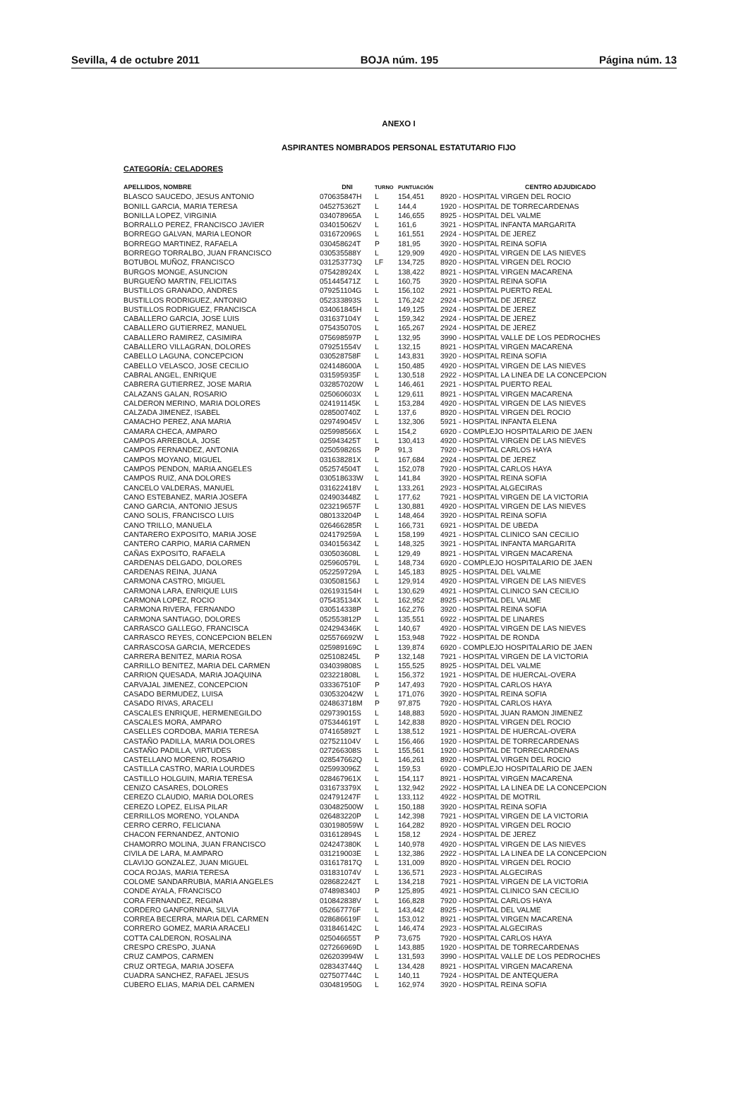Sevilla, 4 de octubre 2011 BOJA núm. 195 Página núm. 13
ANEXO I
ASPIRANTES NOMBRADOS PERSONAL ESTATUTARIO FIJO
CATEGORÍA: CELADORES
| APELLIDOS, NOMBRE | DNI | TURNO | PUNTUACIÓN | CENTRO ADJUDICADO |
| --- | --- | --- | --- | --- |
| BLASCO SAUCEDO, JESUS ANTONIO | 070635847H | L | 154,451 | 8920 - HOSPITAL VIRGEN DEL ROCIO |
| BONILL GARCIA, MARIA TERESA | 045275362T | L | 144,4 | 1920 - HOSPITAL DE TORRECARDENAS |
| BONILLA LOPEZ, VIRGINIA | 034078965A | L | 146,655 | 8925 - HOSPITAL DEL VALME |
| BORRALLO PEREZ, FRANCISCO JAVIER | 034015062V | L | 161,6 | 3921 - HOSPITAL INFANTA MARGARITA |
| BORREGO GALVAN, MARIA LEONOR | 031672096S | L | 161,551 | 2924 - HOSPITAL DE JEREZ |
| BORREGO MARTINEZ, RAFAELA | 030458624T | P | 181,95 | 3920 - HOSPITAL REINA SOFIA |
| BORREGO TORRALBO, JUAN FRANCISCO | 030535588Y | L | 129,909 | 4920 - HOSPITAL VIRGEN DE LAS NIEVES |
| BOTUBOL MUÑOZ, FRANCISCO | 031253773Q | LF | 134,725 | 8920 - HOSPITAL VIRGEN DEL ROCIO |
| BURGOS MONGE, ASUNCION | 075428924X | L | 138,422 | 8921 - HOSPITAL VIRGEN MACARENA |
| BURGUEÑO MARTIN, FELICITAS | 051445471Z | L | 160,75 | 3920 - HOSPITAL REINA SOFIA |
| BUSTILLOS GRANADO, ANDRES | 079251104G | L | 156,102 | 2921 - HOSPITAL PUERTO REAL |
| BUSTILLOS RODRIGUEZ, ANTONIO | 052333893S | L | 176,242 | 2924 - HOSPITAL DE JEREZ |
| BUSTILLOS RODRIGUEZ, FRANCISCA | 034061845H | L | 149,125 | 2924 - HOSPITAL DE JEREZ |
| CABALLERO GARCIA, JOSE LUIS | 031637104Y | L | 159,342 | 2924 - HOSPITAL DE JEREZ |
| CABALLERO GUTIERREZ, MANUEL | 075435070S | L | 165,267 | 2924 - HOSPITAL DE JEREZ |
| CABALLERO RAMIREZ, CASIMIRA | 075698597P | L | 132,95 | 3990 - HOSPITAL VALLE DE LOS PEDROCHES |
| CABALLERO VILLAGRAN, DOLORES | 079251554V | L | 132,15 | 8921 - HOSPITAL VIRGEN MACARENA |
| CABELLO LAGUNA, CONCEPCION | 030528758F | L | 143,831 | 3920 - HOSPITAL REINA SOFIA |
| CABELLO VELASCO, JOSE CECILIO | 024148600A | L | 150,485 | 4920 - HOSPITAL VIRGEN DE LAS NIEVES |
| CABRAL ANGEL, ENRIQUE | 031595935F | L | 130,518 | 2922 - HOSPITAL LA LINEA DE LA CONCEPCION |
| CABRERA GUTIERREZ, JOSE MARIA | 032857020W | L | 146,461 | 2921 - HOSPITAL PUERTO REAL |
| CALAZANS GALAN, ROSARIO | 025060603X | L | 129,611 | 8921 - HOSPITAL VIRGEN MACARENA |
| CALDERON MERINO, MARIA DOLORES | 024191145K | L | 153,284 | 4920 - HOSPITAL VIRGEN DE LAS NIEVES |
| CALZADA JIMENEZ, ISABEL | 028500740Z | L | 137,6 | 8920 - HOSPITAL VIRGEN DEL ROCIO |
| CAMACHO PEREZ, ANA MARIA | 029749045V | L | 132,306 | 5921 - HOSPITAL INFANTA ELENA |
| CAMARA CHECA, AMPARO | 025998566X | L | 154,2 | 6920 - COMPLEJO HOSPITALARIO DE JAEN |
| CAMPOS ARREBOLA, JOSE | 025943425T | L | 130,413 | 4920 - HOSPITAL VIRGEN DE LAS NIEVES |
| CAMPOS FERNANDEZ, ANTONIA | 025059826S | P | 91,3 | 7920 - HOSPITAL CARLOS HAYA |
| CAMPOS MOYANO, MIGUEL | 031638281X | L | 167,684 | 2924 - HOSPITAL DE JEREZ |
| CAMPOS PENDON, MARIA ANGELES | 052574504T | L | 152,078 | 7920 - HOSPITAL CARLOS HAYA |
| CAMPOS RUIZ, ANA DOLORES | 030518633W | L | 141,84 | 3920 - HOSPITAL REINA SOFIA |
| CANCELO VALDERAS, MANUEL | 031622418V | L | 133,261 | 2923 - HOSPITAL ALGECIRAS |
| CANO ESTEBANEZ, MARIA JOSEFA | 024903448Z | L | 177,62 | 7921 - HOSPITAL VIRGEN DE LA VICTORIA |
| CANO GARCIA, ANTONIO JESUS | 023219657F | L | 130,881 | 4920 - HOSPITAL VIRGEN DE LAS NIEVES |
| CANO SOLIS, FRANCISCO LUIS | 080133204P | L | 148,464 | 3920 - HOSPITAL REINA SOFIA |
| CANO TRILLO, MANUELA | 026466285R | L | 166,731 | 6921 - HOSPITAL DE UBEDA |
| CANTARERO EXPOSITO, MARIA JOSE | 024179259A | L | 158,199 | 4921 - HOSPITAL CLINICO SAN CECILIO |
| CANTERO CARPIO, MARIA CARMEN | 034015634Z | L | 148,325 | 3921 - HOSPITAL INFANTA MARGARITA |
| CAÑAS EXPOSITO, RAFAELA | 030503608L | L | 129,49 | 8921 - HOSPITAL VIRGEN MACARENA |
| CARDENAS DELGADO, DOLORES | 025960579L | L | 148,734 | 6920 - COMPLEJO HOSPITALARIO DE JAEN |
| CARDENAS REINA, JUANA | 052259729A | L | 145,183 | 8925 - HOSPITAL DEL VALME |
| CARMONA CASTRO, MIGUEL | 030508156J | L | 129,914 | 4920 - HOSPITAL VIRGEN DE LAS NIEVES |
| CARMONA LARA, ENRIQUE LUIS | 026193154H | L | 130,629 | 4921 - HOSPITAL CLINICO SAN CECILIO |
| CARMONA LOPEZ, ROCIO | 075435134X | L | 162,952 | 8925 - HOSPITAL DEL VALME |
| CARMONA RIVERA, FERNANDO | 030514338P | L | 162,276 | 3920 - HOSPITAL REINA SOFIA |
| CARMONA SANTIAGO, DOLORES | 052553812P | L | 135,551 | 6922 - HOSPITAL DE LINARES |
| CARRASCO GALLEGO, FRANCISCA | 024294346K | L | 140,67 | 4920 - HOSPITAL VIRGEN DE LAS NIEVES |
| CARRASCO REYES, CONCEPCION BELEN | 025576692W | L | 153,948 | 7922 - HOSPITAL DE RONDA |
| CARRASCOSA GARCIA, MERCEDES | 025989169C | L | 139,874 | 6920 - COMPLEJO HOSPITALARIO DE JAEN |
| CARRERA BENITEZ, MARIA ROSA | 025108245L | P | 132,148 | 7921 - HOSPITAL VIRGEN DE LA VICTORIA |
| CARRILLO BENITEZ, MARIA DEL CARMEN | 034039808S | L | 155,525 | 8925 - HOSPITAL DEL VALME |
| CARRION QUESADA, MARIA JOAQUINA | 023221808L | L | 156,372 | 1921 - HOSPITAL DE HUERCAL-OVERA |
| CARVAJAL JIMENEZ, CONCEPCION | 033367510F | P | 147,493 | 7920 - HOSPITAL CARLOS HAYA |
| CASADO BERMUDEZ, LUISA | 030532042W | L | 171,076 | 3920 - HOSPITAL REINA SOFIA |
| CASADO RIVAS, ARACELI | 024863718M | P | 97,875 | 7920 - HOSPITAL CARLOS HAYA |
| CASCALES ENRIQUE, HERMENEGILDO | 029739015S | L | 148,883 | 5920 - HOSPITAL JUAN RAMON JIMENEZ |
| CASCALES MORA, AMPARO | 075344619T | L | 142,838 | 8920 - HOSPITAL VIRGEN DEL ROCIO |
| CASELLES CORDOBA, MARIA TERESA | 074165892T | L | 138,512 | 1921 - HOSPITAL DE HUERCAL-OVERA |
| CASTAÑO PADILLA, MARIA DOLORES | 027521104V | L | 156,466 | 1920 - HOSPITAL DE TORRECARDENAS |
| CASTAÑO PADILLA, VIRTUDES | 027266308S | L | 155,561 | 1920 - HOSPITAL DE TORRECARDENAS |
| CASTELLANO MORENO, ROSARIO | 028547662Q | L | 146,261 | 8920 - HOSPITAL VIRGEN DEL ROCIO |
| CASTILLA CASTRO, MARIA LOURDES | 025993096Z | L | 159,53 | 6920 - COMPLEJO HOSPITALARIO DE JAEN |
| CASTILLO HOLGUIN, MARIA TERESA | 028467961X | L | 154,117 | 8921 - HOSPITAL VIRGEN MACARENA |
| CENIZO CASARES, DOLORES | 031673379X | L | 132,942 | 2922 - HOSPITAL LA LINEA DE LA CONCEPCION |
| CEREZO CLAUDIO, MARIA DOLORES | 024791247F | L | 133,112 | 4922 - HOSPITAL DE MOTRIL |
| CEREZO LOPEZ, ELISA PILAR | 030482500W | L | 150,188 | 3920 - HOSPITAL REINA SOFIA |
| CERRILLOS MORENO, YOLANDA | 026483220P | L | 142,398 | 7921 - HOSPITAL VIRGEN DE LA VICTORIA |
| CERRO CERRO, FELICIANA | 030198059W | L | 164,282 | 8920 - HOSPITAL VIRGEN DEL ROCIO |
| CHACON FERNANDEZ, ANTONIO | 031612894S | L | 158,12 | 2924 - HOSPITAL DE JEREZ |
| CHAMORRO MOLINA, JUAN FRANCISCO | 024247380K | L | 140,978 | 4920 - HOSPITAL VIRGEN DE LAS NIEVES |
| CIVILA DE LARA, M.AMPARO | 031219003E | L | 132,386 | 2922 - HOSPITAL LA LINEA DE LA CONCEPCION |
| CLAVIJO GONZALEZ, JUAN MIGUEL | 031617817Q | L | 131,009 | 8920 - HOSPITAL VIRGEN DEL ROCIO |
| COCA ROJAS, MARIA TERESA | 031831074V | L | 136,571 | 2923 - HOSPITAL ALGECIRAS |
| COLOME SANDARRUBIA, MARIA ANGELES | 028682242T | L | 134,218 | 7921 - HOSPITAL VIRGEN DE LA VICTORIA |
| CONDE AYALA, FRANCISCO | 074898340J | P | 125,895 | 4921 - HOSPITAL CLINICO SAN CECILIO |
| CORA FERNANDEZ, REGINA | 010842838V | L | 166,828 | 7920 - HOSPITAL CARLOS HAYA |
| CORDERO GANFORNINA, SILVIA | 052667776F | L | 143,442 | 8925 - HOSPITAL DEL VALME |
| CORREA BECERRA, MARIA DEL CARMEN | 028686619F | L | 153,012 | 8921 - HOSPITAL VIRGEN MACARENA |
| CORRERO GOMEZ, MARIA ARACELI | 031846142C | L | 146,474 | 2923 - HOSPITAL ALGECIRAS |
| COTTA CALDERON, ROSALINA | 025046655T | P | 73,675 | 7920 - HOSPITAL CARLOS HAYA |
| CRESPO CRESPO, JUANA | 027266969D | L | 143,885 | 1920 - HOSPITAL DE TORRECARDENAS |
| CRUZ CAMPOS, CARMEN | 026203994W | L | 131,593 | 3990 - HOSPITAL VALLE DE LOS PEDROCHES |
| CRUZ ORTEGA, MARIA JOSEFA | 028343744Q | L | 134,428 | 8921 - HOSPITAL VIRGEN MACARENA |
| CUADRA SANCHEZ, RAFAEL JESUS | 027507744C | L | 140,11 | 7924 - HOSPITAL DE ANTEQUERA |
| CUBERO ELIAS, MARIA DEL CARMEN | 030481950G | L | 162,974 | 3920 - HOSPITAL REINA SOFIA |